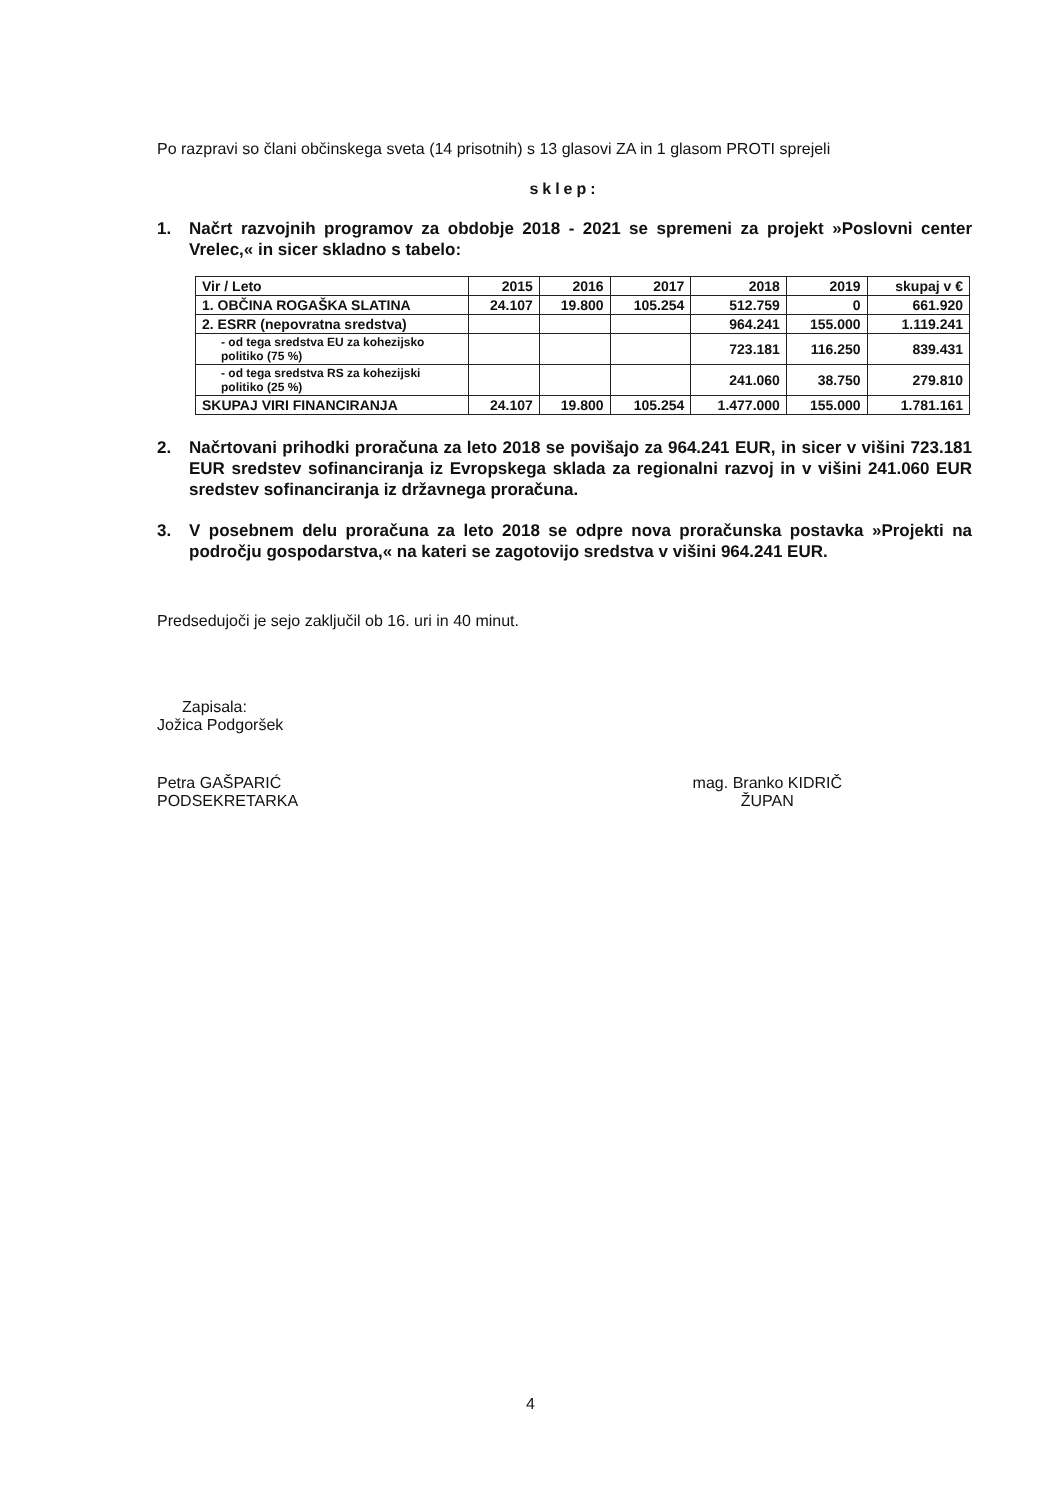Po razpravi so člani občinskega sveta (14 prisotnih) s 13 glasovi ZA in 1 glasom PROTI sprejeli
sklep:
1. Načrt razvojnih programov za obdobje 2018 - 2021 se spremeni za projekt »Poslovni center Vrelec,« in sicer skladno s tabelo:
| Vir / Leto | 2015 | 2016 | 2017 | 2018 | 2019 | skupaj v € |
| --- | --- | --- | --- | --- | --- | --- |
| 1. OBČINA ROGAŠKA SLATINA | 24.107 | 19.800 | 105.254 | 512.759 | 0 | 661.920 |
| 2. ESRR (nepovratna sredstva) | | | | 964.241 | 155.000 | 1.119.241 |
| - od tega sredstva EU za kohezijsko politiko (75 %) | | | | 723.181 | 116.250 | 839.431 |
| - od tega sredstva RS za kohezijski politiko (25 %) | | | | 241.060 | 38.750 | 279.810 |
| SKUPAJ VIRI FINANCIRANJA | 24.107 | 19.800 | 105.254 | 1.477.000 | 155.000 | 1.781.161 |
2. Načrtovani prihodki proračuna za leto 2018 se povišajo za 964.241 EUR, in sicer v višini 723.181 EUR sredstev sofinanciranja iz Evropskega sklada za regionalni razvoj in v višini 241.060 EUR sredstev sofinanciranja iz državnega proračuna.
3. V posebnem delu proračuna za leto 2018 se odpre nova proračunska postavka »Projekti na področju gospodarstva,« na kateri se zagotovijo sredstva v višini 964.241 EUR.
Predsedujoči je sejo zaključil ob 16. uri in 40 minut.
Zapisala:
Jožica Podgoršek
Petra GAŠPARIĆ
PODSEKRETARKA
mag. Branko KIDRIČ
ŽUPAN
4